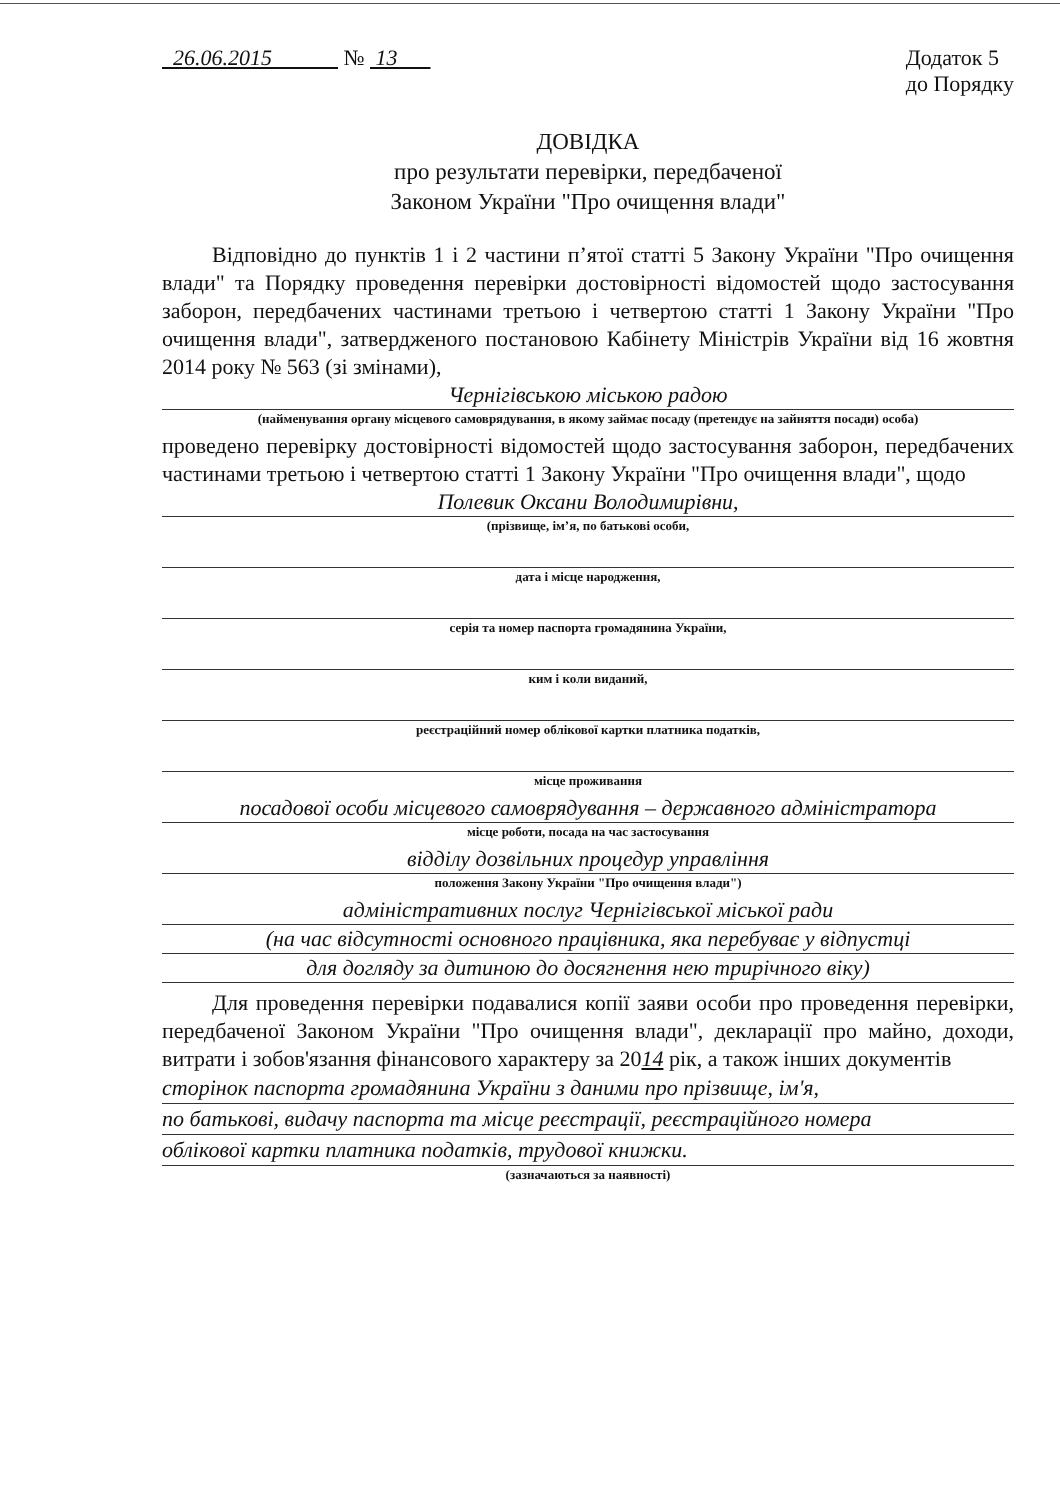26.06.2015 № 13 Додаток 5
до Порядку
ДОВІДКА
про результати перевірки, передбаченої
Законом України "Про очищення влади"
Відповідно до пунктів 1 і 2 частини п’ятої статті 5 Закону України "Про очищення влади" та Порядку проведення перевірки достовірності відомостей щодо застосування заборон, передбачених частинами третьою і четвертою статті 1 Закону України "Про очищення влади", затвердженого постановою Кабінету Міністрів України від 16 жовтня 2014 року № 563 (зі змінами),
Чернігівською міською радою
(найменування органу місцевого самоврядування, в якому займає посаду (претендує на зайняття посади) особа)
проведено перевірку достовірності відомостей щодо застосування заборон, передбачених частинами третьою і четвертою статті 1 Закону України "Про очищення влади", щодо
Полевик Оксани Володимирівни,
(прізвище, ім’я, по батькові особи,
дата і місце народження,
серія та номер паспорта громадянина України,
ким і коли виданий,
реєстраційний номер облікової картки платника податків,
місце проживання
посадової особи місцевого самоврядування – державного адміністратора
місце роботи, посада на час застосування
відділу дозвільних процедур управління
положення Закону України "Про очищення влади")
адміністративних послуг Чернігівської міської ради
(на час відсутності основного працівника, яка перебуває у відпустці
для догляду за дитиною до досягнення нею трирічного віку)
Для проведення перевірки подавалися копії заяви особи про проведення перевірки, передбаченої Законом України "Про очищення влади", декларації про майно, доходи, витрати і зобов'язання фінансового характеру за 2014 рік, а також інших документів
сторінок паспорта громадянина України з даними про прізвище, ім'я,
по батькові, видачу паспорта та місце реєстрації, реєстраційного номера
облікової картки платника податків, трудової книжки.
(зазначаються за наявності)